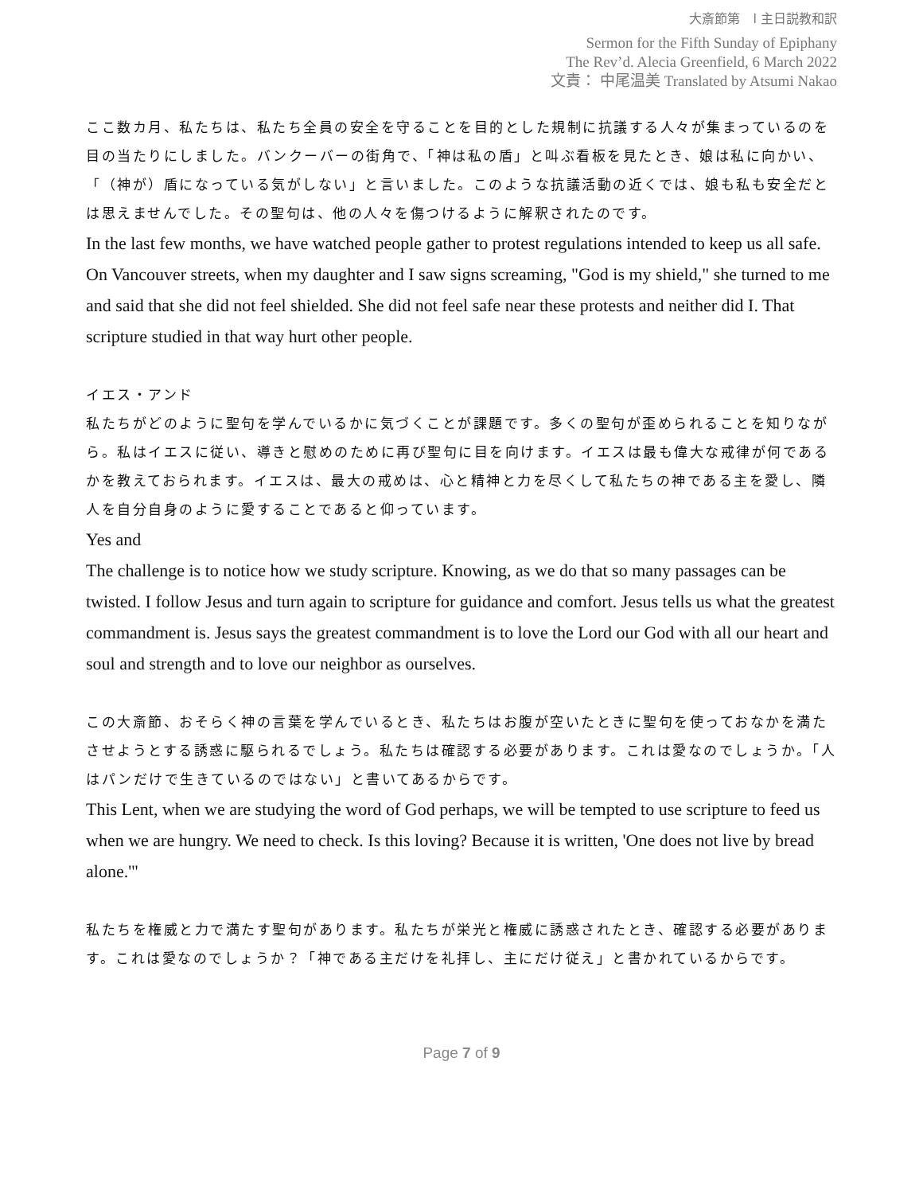大斎節第　l 主日説教和訳
Sermon for the Fifth Sunday of Epiphany
The Rev’d. Alecia Greenfield, 6 March 2022
文責： 中尾温美 Translated by Atsumi Nakao
ここ数カ月、私たちは、私たち全員の安全を守ることを目的とした規制に抗議する人々が集まっているのを目の当たりにしました。バンクーバーの街角で、「神は私の盾」と叫ぶ看板を見たとき、娘は私に向かい、「（神が）盾になっている気がしない」と言いました。このような抗議活動の近くでは、娘も私も安全だとは思えませんでした。その聖句は、他の人々を傷つけるように解釈されたのです。
In the last few months, we have watched people gather to protest regulations intended to keep us all safe. On Vancouver streets, when my daughter and I saw signs screaming, "God is my shield," she turned to me and said that she did not feel shielded. She did not feel safe near these protests and neither did I. That scripture studied in that way hurt other people.
イエス・アンド
私たちがどのように聖句を学んでいるかに気づくことが課題です。多くの聖句が歪められることを知りながら。私はイエスに従い、導きと慰めのために再び聖句に目を向けます。イエスは最も偉大な戒律が何であるかを教えておられます。イエスは、最大の戒めは、心と精神と力を尽くして私たちの神である主を愛し、隣人を自分自身のように愛することであると仰っています。
Yes and
The challenge is to notice how we study scripture. Knowing, as we do that so many passages can be twisted. I follow Jesus and turn again to scripture for guidance and comfort. Jesus tells us what the greatest commandment is. Jesus says the greatest commandment is to love the Lord our God with all our heart and soul and strength and to love our neighbor as ourselves.
この大斎節、おそらく神の言葉を学んでいるとき、私たちはお腹が空いたときに聖句を使っておなかを満たさせようとする誘惑に駆られるでしょう。私たちは確認する必要があります。これは愛なのでしょうか。「人はパンだけで生きているのではない」と書いてあるからです。
This Lent, when we are studying the word of God perhaps, we will be tempted to use scripture to feed us when we are hungry. We need to check. Is this loving? Because it is written, 'One does not live by bread alone.'"
私たちを権威と力で満たす聖句があります。私たちが栄光と権威に誘惑されたとき、確認する必要があります。これは愛なのでしょうか？「神である主だけを礼拝し、主にだけ従え」と書かれているからです。
Page 7 of 9